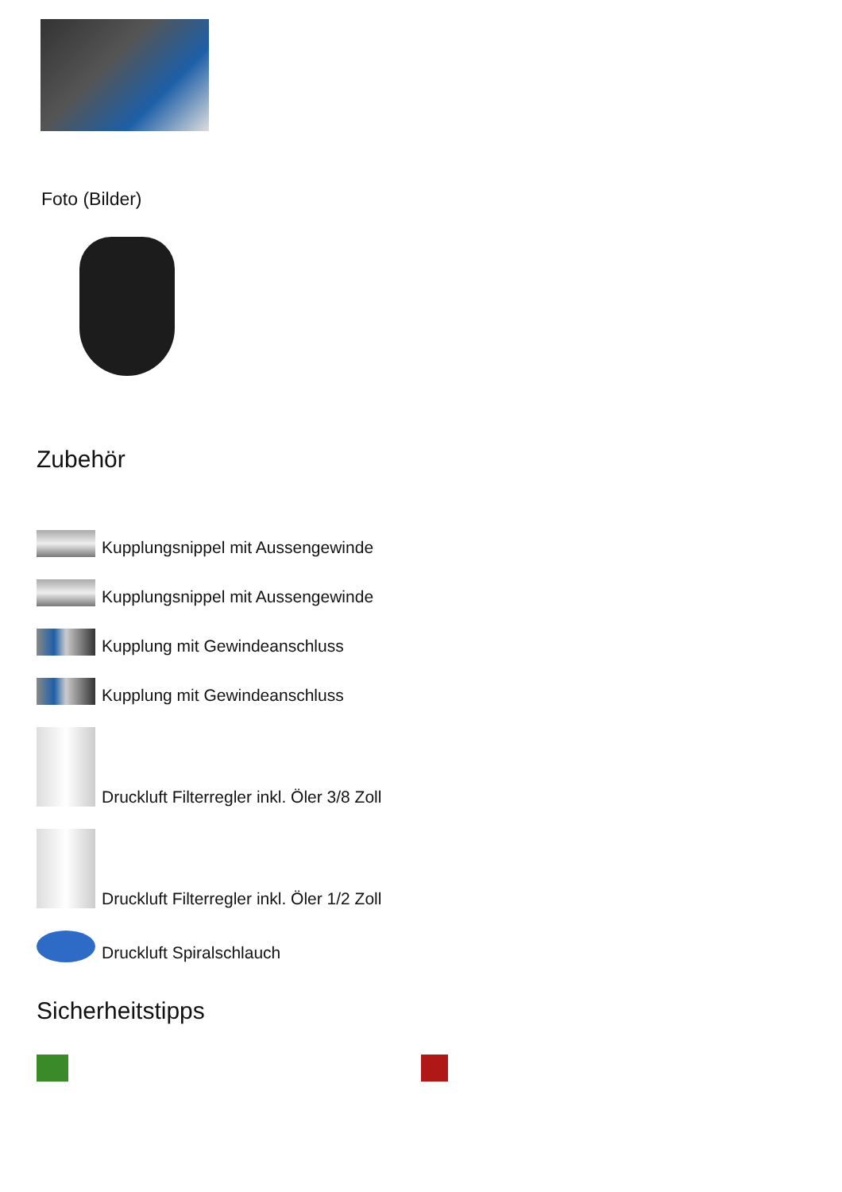Foto (Bilder)
Zubehör
Kupplungsnippel mit Aussengewinde
Kupplungsnippel mit Aussengewinde
Kupplung mit Gewindeanschluss
Kupplung mit Gewindeanschluss
Druckluft Filterregler inkl. Öler 3/8 Zoll
Druckluft Filterregler inkl. Öler 1/2 Zoll
Druckluft Spiralschlauch
Sicherheitstipps